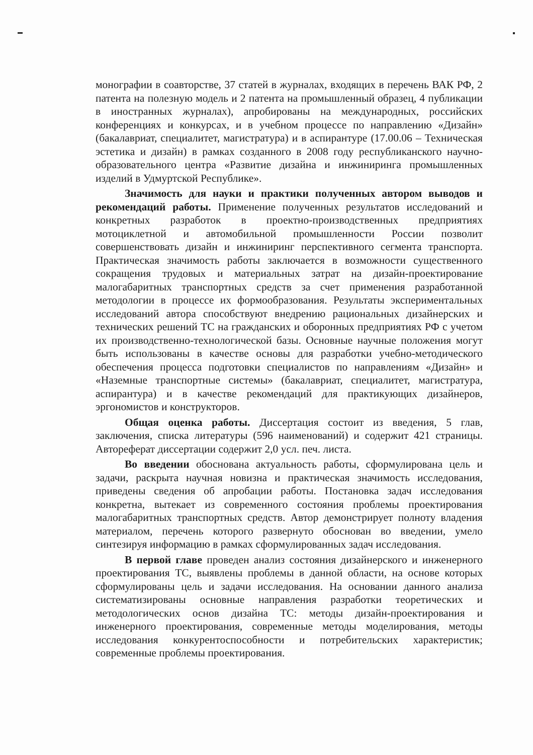монографии в соавторстве, 37 статей в журналах, входящих в перечень ВАК РФ, 2 патента на полезную модель и 2 патента на промышленный образец, 4 публикации в иностранных журналах), апробированы на международных, российских конференциях и конкурсах, и в учебном процессе по направлению «Дизайн» (бакалавриат, специалитет, магистратура) и в аспирантуре (17.00.06 – Техническая эстетика и дизайн) в рамках созданного в 2008 году республиканского научно-образовательного центра «Развитие дизайна и инжиниринга промышленных изделий в Удмуртской Республике».
Значимость для науки и практики полученных автором выводов и рекомендаций работы. Применение полученных результатов исследований и конкретных разработок в проектно-производственных предприятиях мотоциклетной и автомобильной промышленности России позволит совершенствовать дизайн и инжиниринг перспективного сегмента транспорта. Практическая значимость работы заключается в возможности существенного сокращения трудовых и материальных затрат на дизайн-проектирование малогабаритных транспортных средств за счет применения разработанной методологии в процессе их формообразования. Результаты экспериментальных исследований автора способствуют внедрению рациональных дизайнерских и технических решений ТС на гражданских и оборонных предприятиях РФ с учетом их производственно-технологической базы. Основные научные положения могут быть использованы в качестве основы для разработки учебно-методического обеспечения процесса подготовки специалистов по направлениям «Дизайн» и «Наземные транспортные системы» (бакалавриат, специалитет, магистратура, аспирантура) и в качестве рекомендаций для практикующих дизайнеров, эргономистов и конструкторов.
Общая оценка работы. Диссертация состоит из введения, 5 глав, заключения, списка литературы (596 наименований) и содержит 421 страницы. Автореферат диссертации содержит 2,0 усл. печ. листа.
Во введении обоснована актуальность работы, сформулирована цель и задачи, раскрыта научная новизна и практическая значимость исследования, приведены сведения об апробации работы. Постановка задач исследования конкретна, вытекает из современного состояния проблемы проектирования малогабаритных транспортных средств. Автор демонстрирует полноту владения материалом, перечень которого развернуто обоснован во введении, умело синтезируя информацию в рамках сформулированных задач исследования.
В первой главе проведен анализ состояния дизайнерского и инженерного проектирования ТС, выявлены проблемы в данной области, на основе которых сформулированы цель и задачи исследования. На основании данного анализа систематизированы основные направления разработки теоретических и методологических основ дизайна ТС: методы дизайн-проектирования и инженерного проектирования, современные методы моделирования, методы исследования конкурентоспособности и потребительских характеристик; современные проблемы проектирования.